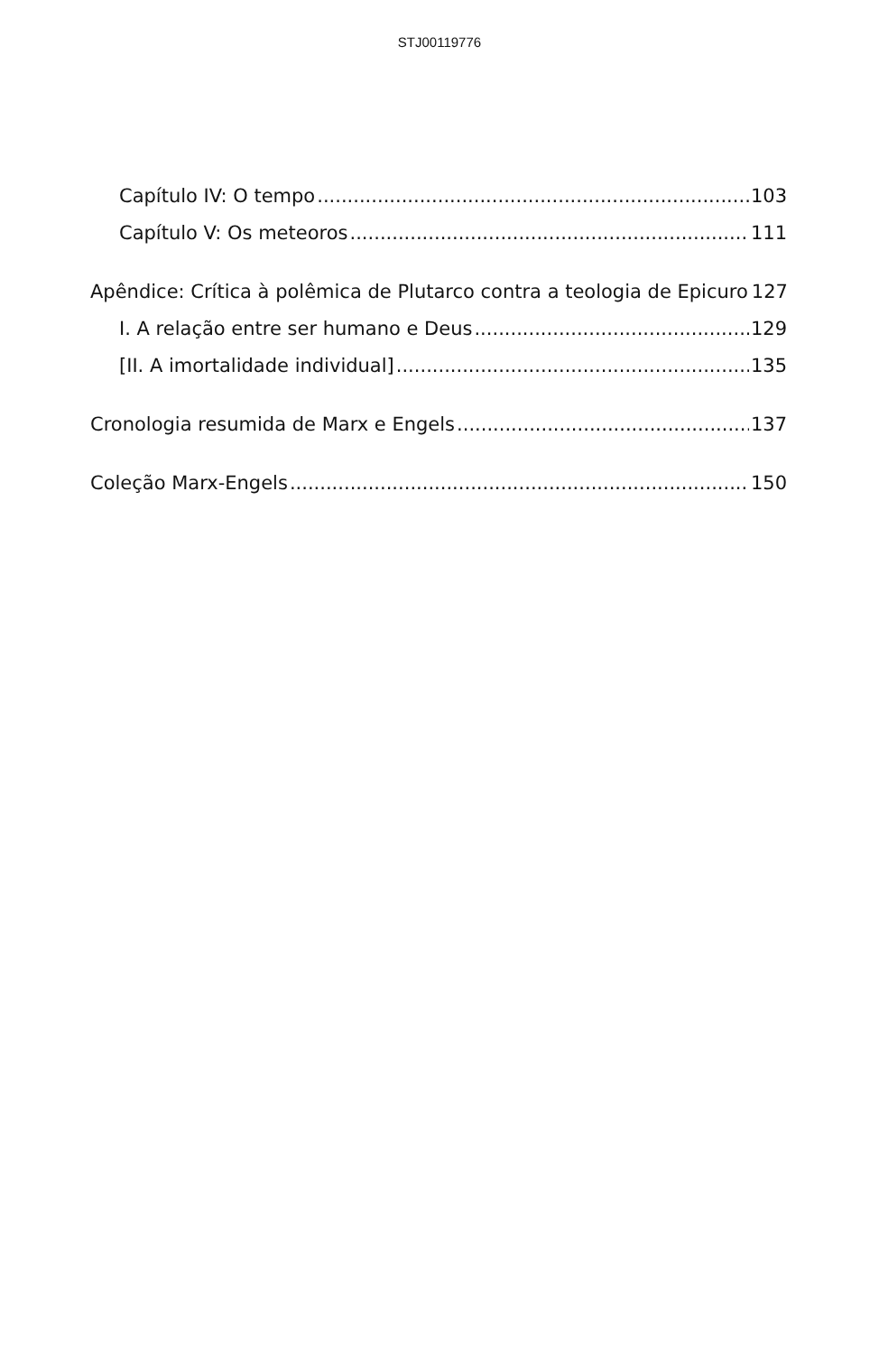STJ00119776
Capítulo IV: O tempo 103
Capítulo V: Os meteoros 111
Apêndice: Crítica à polêmica de Plutarco contra a teologia de Epicuro 127
I. A relação entre ser humano e Deus 129
[II. A imortalidade individual] 135
Cronologia resumida de Marx e Engels 137
Coleção Marx-Engels 150